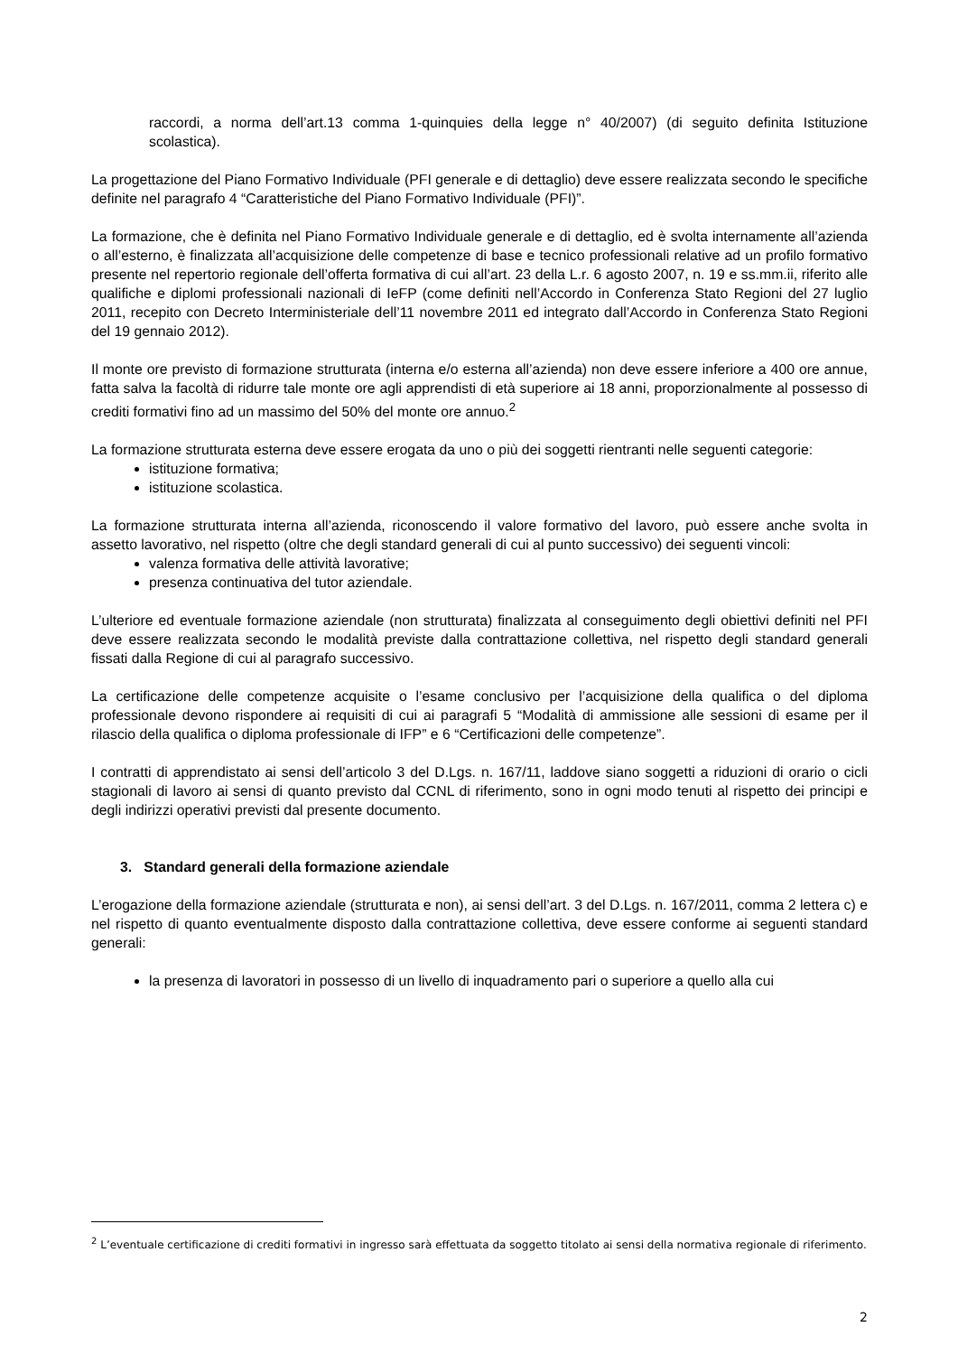raccordi, a norma dell’art.13 comma 1-quinquies della legge n° 40/2007) (di seguito definita Istituzione scolastica).
La progettazione del Piano Formativo Individuale (PFI generale e di dettaglio) deve essere realizzata secondo le specifiche definite nel paragrafo 4 “Caratteristiche del Piano Formativo Individuale (PFI)”.
La formazione, che è definita nel Piano Formativo Individuale generale e di dettaglio, ed è svolta internamente all’azienda o all’esterno, è finalizzata all’acquisizione delle competenze di base e tecnico professionali relative ad un profilo formativo presente nel repertorio regionale dell’offerta formativa di cui all’art. 23 della L.r. 6 agosto 2007, n. 19 e ss.mm.ii, riferito alle qualifiche e diplomi professionali nazionali di IeFP (come definiti nell’Accordo in Conferenza Stato Regioni del 27 luglio 2011, recepito con Decreto Interministeriale dell’11 novembre 2011 ed integrato dall’Accordo in Conferenza Stato Regioni del 19 gennaio 2012).
Il monte ore previsto di formazione strutturata (interna e/o esterna all’azienda) non deve essere inferiore a 400 ore annue, fatta salva la facoltà di ridurre tale monte ore agli apprendisti di età superiore ai 18 anni, proporzionalmente al possesso di crediti formativi fino ad un massimo del 50% del monte ore annuo.<sup>2</sup>
La formazione strutturata esterna deve essere erogata da uno o più dei soggetti rientranti nelle seguenti categorie:
istituzione formativa;
istituzione scolastica.
La formazione strutturata interna all’azienda, riconoscendo il valore formativo del lavoro, può essere anche svolta in assetto lavorativo, nel rispetto (oltre che degli standard generali di cui al punto successivo) dei seguenti vincoli:
valenza formativa delle attività lavorative;
presenza continuativa del tutor aziendale.
L’ulteriore ed eventuale formazione aziendale (non strutturata) finalizzata al conseguimento degli obiettivi definiti nel PFI deve essere realizzata secondo le modalità previste dalla contrattazione collettiva, nel rispetto degli standard generali fissati dalla Regione di cui al paragrafo successivo.
La certificazione delle competenze acquisite o l’esame conclusivo per l’acquisizione della qualifica o del diploma professionale devono rispondere ai requisiti di cui ai paragrafi 5 “Modalità di ammissione alle sessioni di esame per il rilascio della qualifica o diploma professionale di IFP” e 6 “Certificazioni delle competenze”.
I contratti di apprendistato ai sensi dell’articolo 3 del D.Lgs. n. 167/11, laddove siano soggetti a riduzioni di orario o cicli stagionali di lavoro ai sensi di quanto previsto dal CCNL di riferimento, sono in ogni modo tenuti al rispetto dei principi e degli indirizzi operativi previsti dal presente documento.
3. Standard generali della formazione aziendale
L’erogazione della formazione aziendale (strutturata e non), ai sensi dell’art. 3 del D.Lgs. n. 167/2011, comma 2 lettera c) e nel rispetto di quanto eventualmente disposto dalla contrattazione collettiva, deve essere conforme ai seguenti standard generali:
la presenza di lavoratori in possesso di un livello di inquadramento pari o superiore a quello alla cui
<sup>2</sup> L’eventuale certificazione di crediti formativi in ingresso sarà effettuata da soggetto titolato ai sensi della normativa regionale di riferimento.
2